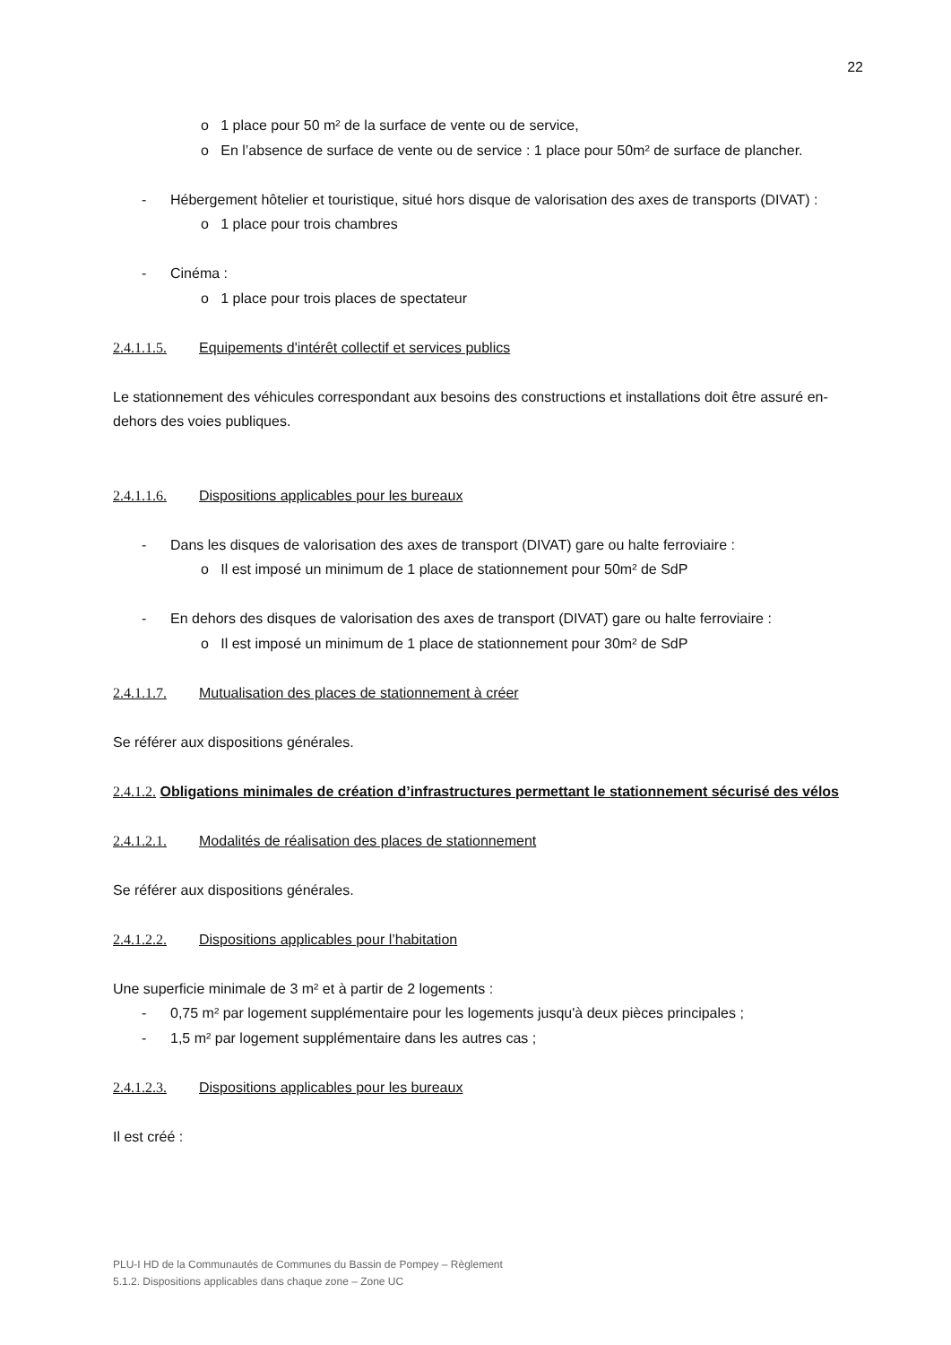22
o 1 place pour 50 m² de la surface de vente ou de service,
o En l’absence de surface de vente ou de service : 1 place pour 50m² de surface de plancher.
- Hébergement hôtelier et touristique, situé hors disque de valorisation des axes de transports (DIVAT) :
o 1 place pour trois chambres
- Cinéma :
o 1 place pour trois places de spectateur
2.4.1.1.5. Equipements d'intérêt collectif et services publics
Le stationnement des véhicules correspondant aux besoins des constructions et installations doit être assuré en-dehors des voies publiques.
2.4.1.1.6. Dispositions applicables pour les bureaux
- Dans les disques de valorisation des axes de transport (DIVAT) gare ou halte ferroviaire :
o Il est imposé un minimum de 1 place de stationnement pour 50m² de SdP
- En dehors des disques de valorisation des axes de transport (DIVAT) gare ou halte ferroviaire :
o Il est imposé un minimum de 1 place de stationnement pour 30m² de SdP
2.4.1.1.7. Mutualisation des places de stationnement à créer
Se référer aux dispositions générales.
2.4.1.2. Obligations minimales de création d’infrastructures permettant le stationnement sécurisé des vélos
2.4.1.2.1. Modalités de réalisation des places de stationnement
Se référer aux dispositions générales.
2.4.1.2.2. Dispositions applicables pour l’habitation
Une superficie minimale de 3 m² et à partir de 2 logements :
- 0,75 m² par logement supplémentaire pour les logements jusqu'à deux pièces principales ;
- 1,5 m² par logement supplémentaire dans les autres cas ;
2.4.1.2.3. Dispositions applicables pour les bureaux
Il est créé :
PLU-I HD de la Communautés de Communes du Bassin de Pompey – Règlement
5.1.2. Dispositions applicables dans chaque zone – Zone UC